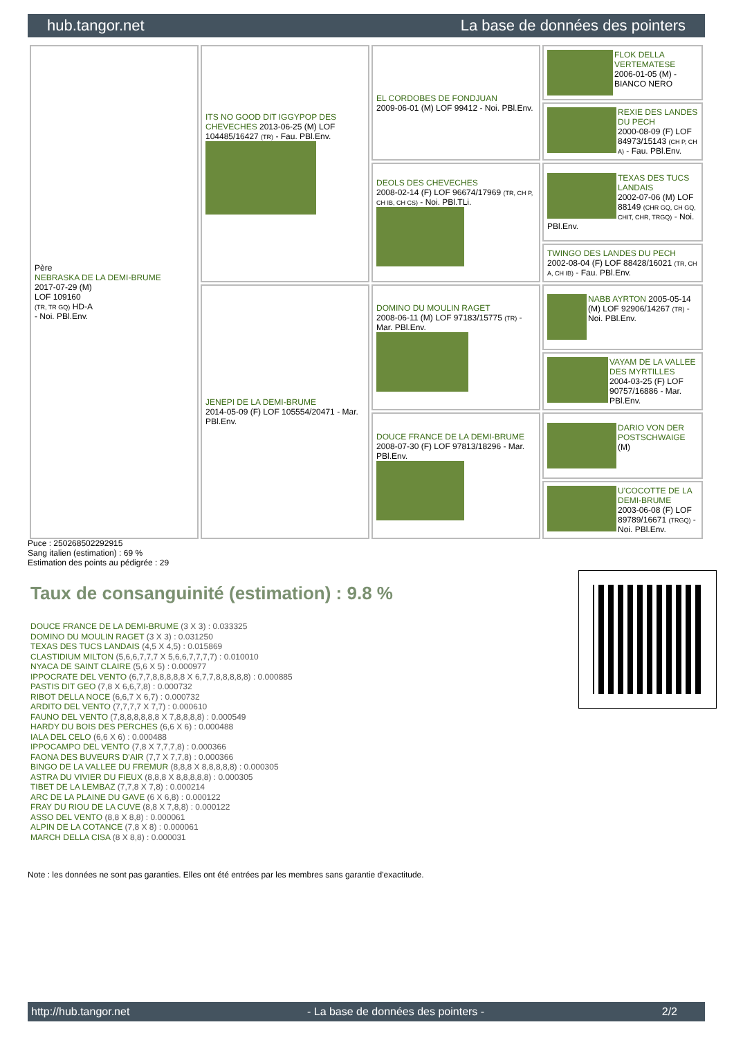hub.tangor.net La base de données des pointers
| Père NEBRASKA DE LA DEMI-BRUME 2017-07-29 (M) LOF 109160 (TR, TR GQ) HD-A - Noi. PBl.Env. | ITS NO GOOD DIT IGGYPOP DES CHEVECHES 2013-06-25 (M) LOF 104485/16427 (TR) - Fau. PBl.Env. | EL CORDOBES DE FONDJUAN 2009-06-01 (M) LOF 99412 - Noi. PBl.Env. | FLOK DELLA VERTEMATESE 2006-01-05 (M) - BIANCO NERO |
| | | | REXIE DES LANDES DU PECH 2000-08-09 (F) LOF 84973/15143 (CH P, CH A) - Fau. PBl.Env. |
| | | DEOLS DES CHEVECHES 2008-02-14 (F) LOF 96674/17969 (TR, CH P, CH IB, CH CS) - Noi. PBl.TLi. | TEXAS DES TUCS LANDAIS 2002-07-06 (M) LOF 88149 (CHR GQ, CH GQ, CHIT, CHR, TRGQ) - Noi. PBl.Env. |
| | | | TWINGO DES LANDES DU PECH 2002-08-04 (F) LOF 88428/16021 (TR, CH A, CH IB) - Fau. PBl.Env. |
| | JENEPI DE LA DEMI-BRUME 2014-05-09 (F) LOF 105554/20471 - Mar. PBl.Env. | DOMINO DU MOULIN RAGET 2008-06-11 (M) LOF 97183/15775 (TR) - Mar. PBl.Env. | NABB AYRTON 2005-05-14 (M) LOF 92906/14267 (TR) - Noi. PBl.Env. |
| | | | VAYAM DE LA VALLEE DES MYRTILLES 2004-03-25 (F) LOF 90757/16886 - Mar. PBl.Env. |
| | | DOUCE FRANCE DE LA DEMI-BRUME 2008-07-30 (F) LOF 97813/18296 - Mar. PBl.Env. | DARIO VON DER POSTSCHWAIGE (M) |
| | | | U'COCOTTE DE LA DEMI-BRUME 2003-06-08 (F) LOF 89789/16671 (TRGQ) - Noi. PBl.Env. |
Puce : 250268502292915
Sang italien (estimation) : 69 %
Estimation des points au pédigrée : 29
Taux de consanguinité (estimation) : 9.8 %
DOUCE FRANCE DE LA DEMI-BRUME (3 X 3) : 0.033325
DOMINO DU MOULIN RAGET (3 X 3) : 0.031250
TEXAS DES TUCS LANDAIS (4,5 X 4,5) : 0.015869
CLASTIDIUM MILTON (5,6,6,7,7,7 X 5,6,6,7,7,7,7) : 0.010010
NYACA DE SAINT CLAIRE (5,6 X 5) : 0.000977
IPPOCRATE DEL VENTO (6,7,7,8,8,8,8,8 X 6,7,7,8,8,8,8,8) : 0.000885
PASTIS DIT GEO (7,8 X 6,6,7,8) : 0.000732
RIBOT DELLA NOCE (6,6,7 X 6,7) : 0.000732
ARDITO DEL VENTO (7,7,7,7 X 7,7) : 0.000610
FAUNO DEL VENTO (7,8,8,8,8,8,8 X 7,8,8,8,8) : 0.000549
HARDY DU BOIS DES PERCHES (6,6 X 6) : 0.000488
IALA DEL CELO (6,6 X 6) : 0.000488
IPPOCAMPO DEL VENTO (7,8 X 7,7,7,8) : 0.000366
FAONA DES BUVEURS D'AIR (7,7 X 7,7,8) : 0.000366
BINGO DE LA VALLEE DU FREMUR (8,8,8 X 8,8,8,8,8) : 0.000305
ASTRA DU VIVIER DU FIEUX (8,8,8 X 8,8,8,8,8) : 0.000305
TIBET DE LA LEMBAZ (7,7,8 X 7,8) : 0.000214
ARC DE LA PLAINE DU GAVE (6 X 6,8) : 0.000122
FRAY DU RIOU DE LA CUVE (8,8 X 7,8,8) : 0.000122
ASSO DEL VENTO (8,8 X 8,8) : 0.000061
ALPIN DE LA COTANCE (7,8 X 8) : 0.000061
MARCH DELLA CISA (8 X 8,8) : 0.000031
Note : les données ne sont pas garanties. Elles ont été entrées par les membres sans garantie d'exactitude.
http://hub.tangor.net - La base de données des pointers - 2/2